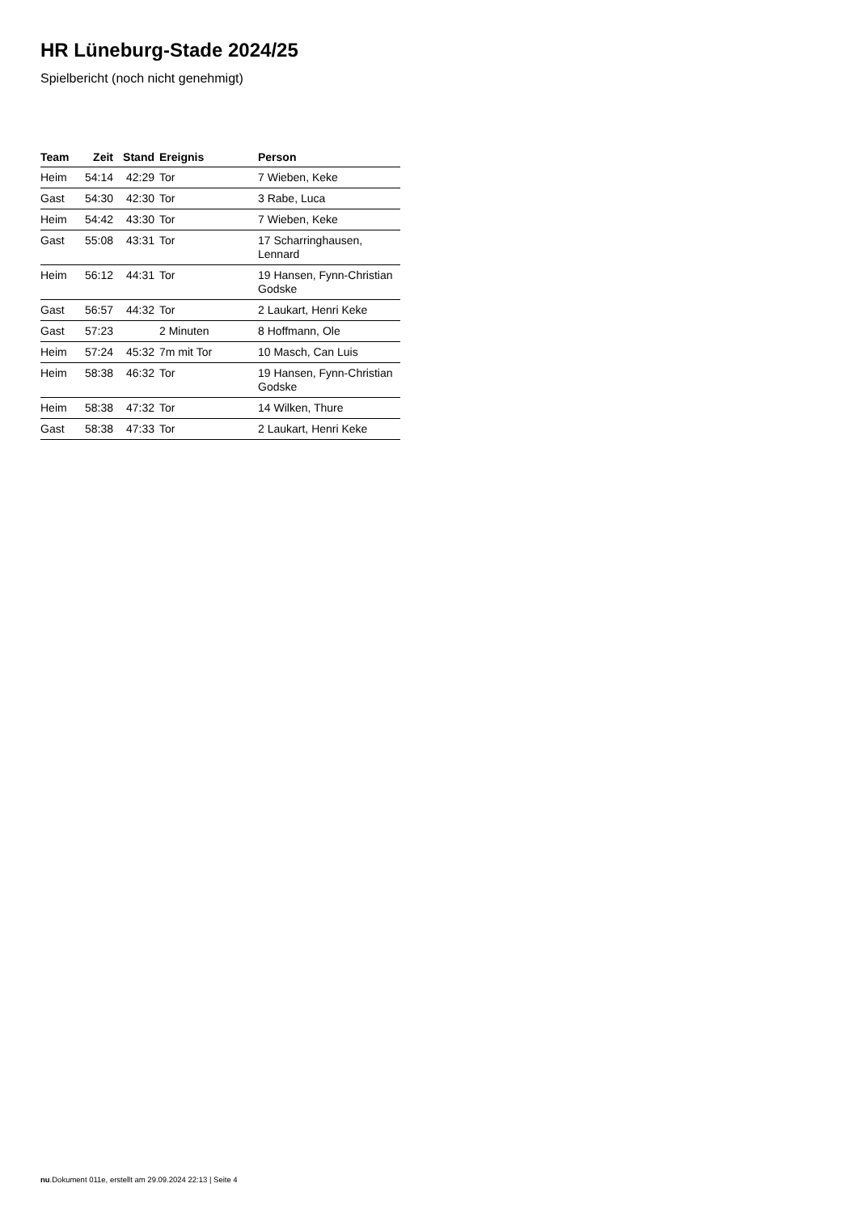HR Lüneburg-Stade 2024/25
Spielbericht (noch nicht genehmigt)
| Team | Zeit | Stand | Ereignis | Person |
| --- | --- | --- | --- | --- |
| Heim | 54:14 | 42:29 | Tor | 7 Wieben, Keke |
| Gast | 54:30 | 42:30 | Tor | 3 Rabe, Luca |
| Heim | 54:42 | 43:30 | Tor | 7 Wieben, Keke |
| Gast | 55:08 | 43:31 | Tor | 17 Scharringhausen, Lennard |
| Heim | 56:12 | 44:31 | Tor | 19 Hansen, Fynn-Christian Godske |
| Gast | 56:57 | 44:32 | Tor | 2 Laukart, Henri Keke |
| Gast | 57:23 | | 2 Minuten | 8 Hoffmann, Ole |
| Heim | 57:24 | 45:32 | 7m mit Tor | 10 Masch, Can Luis |
| Heim | 58:38 | 46:32 | Tor | 19 Hansen, Fynn-Christian Godske |
| Heim | 58:38 | 47:32 | Tor | 14 Wilken, Thure |
| Gast | 58:38 | 47:33 | Tor | 2 Laukart, Henri Keke |
nu.Dokument 011e, erstellt am 29.09.2024 22:13 | Seite 4